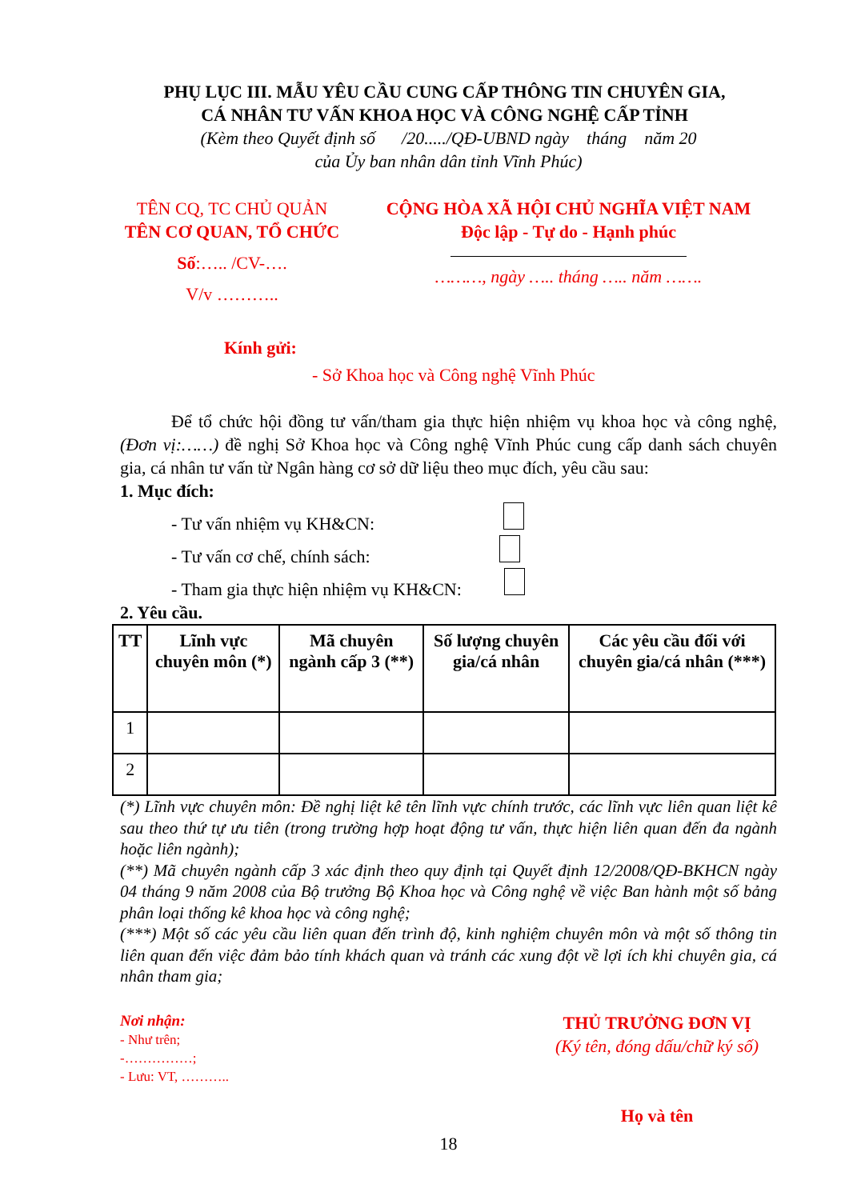PHỤ LỤC III. MẪU YÊU CẦU CUNG CẤP THÔNG TIN CHUYÊN GIA,
CÁ NHÂN TƯ VẤN KHOA HỌC VÀ CÔNG NGHỆ CẤP TỈNH
(Kèm theo Quyết định số /20...../QĐ-UBND ngày tháng năm 20
của Ủy ban nhân dân tỉnh Vĩnh Phúc)
TÊN CQ, TC CHỦ QUẢN
TÊN CƠ QUAN, TỔ CHỨC
Số:….. /CV-….
V/v ………..
CỘNG HÒA XÃ HỘI CHỦ NGHĨA VIỆT NAM
Độc lập - Tự do - Hạnh phúc
………, ngày ….. tháng ….. năm …….
Kính gửi:
- Sở Khoa học và Công nghệ Vĩnh Phúc
Để tổ chức hội đồng tư vấn/tham gia thực hiện nhiệm vụ khoa học và công nghệ, (Đơn vị:……) đề nghị Sở Khoa học và Công nghệ Vĩnh Phúc cung cấp danh sách chuyên gia, cá nhân tư vấn từ Ngân hàng cơ sở dữ liệu theo mục đích, yêu cầu sau:
1. Mục đích:
- Tư vấn nhiệm vụ KH&CN:
- Tư vấn cơ chế, chính sách:
- Tham gia thực hiện nhiệm vụ KH&CN:
2. Yêu cầu.
| TT | Lĩnh vực chuyên môn (*) | Mã chuyên ngành cấp 3 (**) | Số lượng chuyên gia/cá nhân | Các yêu cầu đối với chuyên gia/cá nhân (***) |
| --- | --- | --- | --- | --- |
| 1 | | | | |
| 2 | | | | |
(*) Lĩnh vực chuyên môn: Đề nghị liệt kê tên lĩnh vực chính trước, các lĩnh vực liên quan liệt kê sau theo thứ tự ưu tiên (trong trường hợp hoạt động tư vấn, thực hiện liên quan đến đa ngành hoặc liên ngành);
(**) Mã chuyên ngành cấp 3 xác định theo quy định tại Quyết định 12/2008/QĐ-BKHCN ngày 04 tháng 9 năm 2008 của Bộ trưởng Bộ Khoa học và Công nghệ về việc Ban hành một số bảng phân loại thống kê khoa học và công nghệ;
(***) Một số các yêu cầu liên quan đến trình độ, kinh nghiệm chuyên môn và một số thông tin liên quan đến việc đảm bảo tính khách quan và tránh các xung đột về lợi ích khi chuyên gia, cá nhân tham gia;
Nơi nhận:
- Như trên;
-……………;
- Lưu: VT, ………..
THỦ TRƯỞNG ĐƠN VỊ
(Ký tên, đóng dấu/chữ ký số)
Họ và tên
18